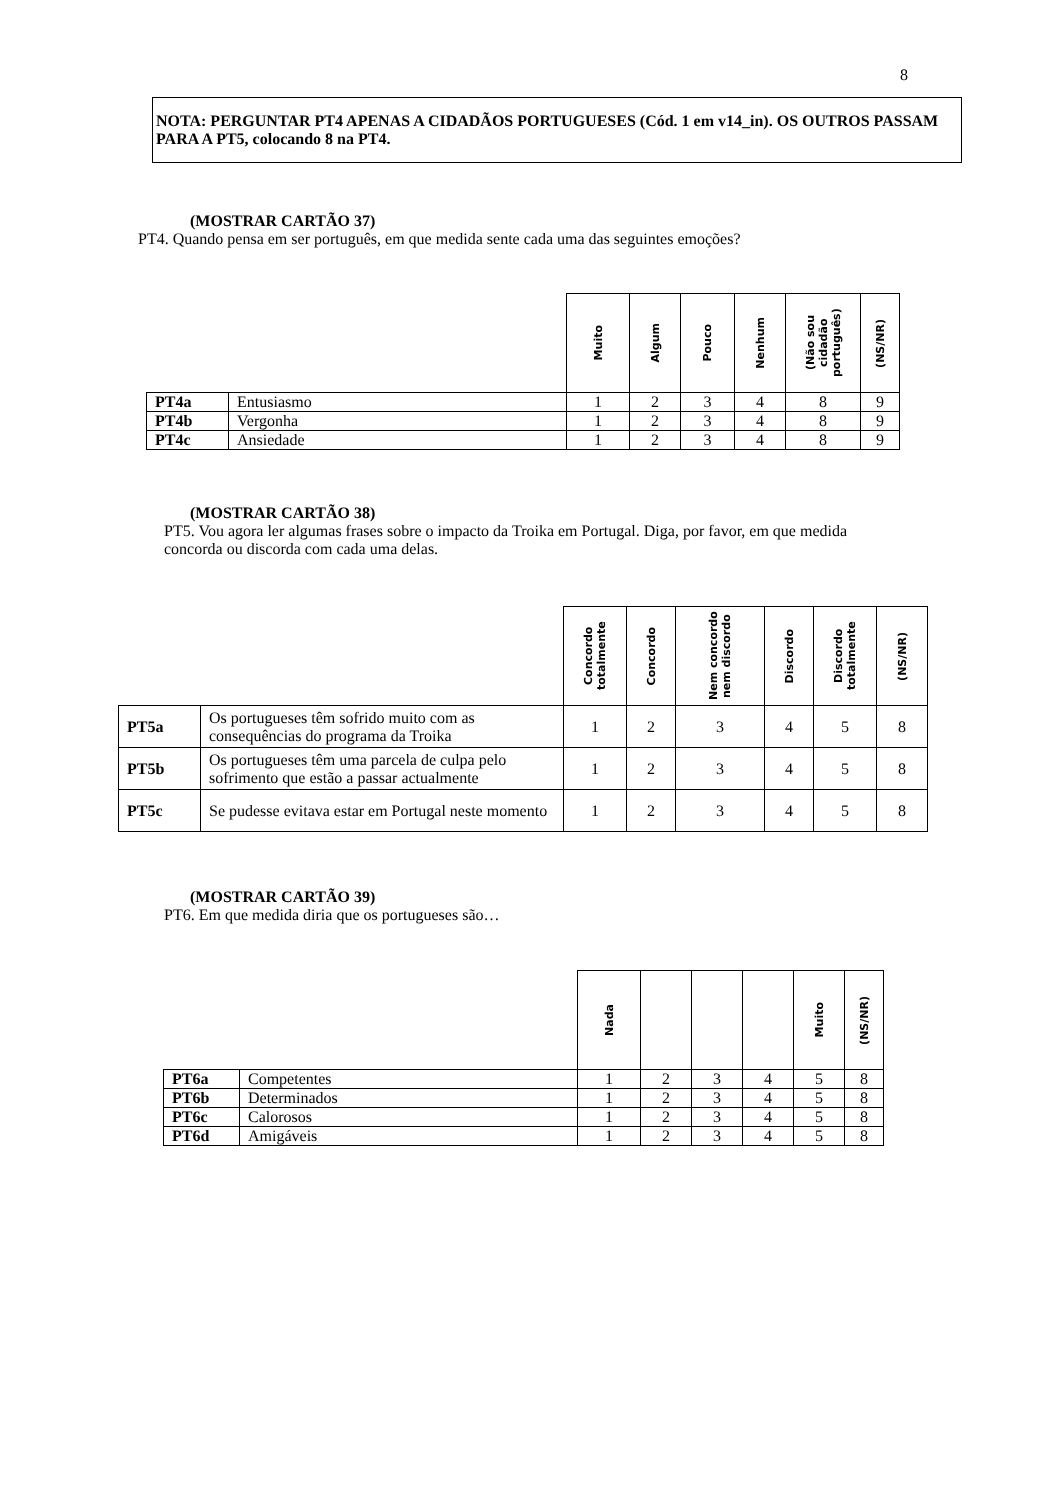8
NOTA: PERGUNTAR PT4 APENAS A CIDADÃOS PORTUGUESES (Cód. 1 em v14_in). OS OUTROS PASSAM PARA A PT5, colocando 8 na PT4.
(MOSTRAR CARTÃO 37)
PT4. Quando pensa em ser português, em que medida sente cada uma das seguintes emoções?
| | | Muito | Algum | Pouco | Nenhum | (Não sou cidadão português) | (NS/NR) |
| --- | --- | --- | --- | --- | --- | --- | --- |
| PT4a | Entusiasmo | 1 | 2 | 3 | 4 | 8 | 9 |
| PT4b | Vergonha | 1 | 2 | 3 | 4 | 8 | 9 |
| PT4c | Ansiedade | 1 | 2 | 3 | 4 | 8 | 9 |
(MOSTRAR CARTÃO 38)
PT5. Vou agora ler algumas frases sobre o impacto da Troika em Portugal. Diga, por favor, em que medida concorda ou discorda com cada uma delas.
| | | Concordo totalmente | Concordo | Nem concordo nem discordo | Discordo | Discordo totalmente | (NS/NR) |
| --- | --- | --- | --- | --- | --- | --- | --- |
| PT5a | Os portugueses têm sofrido muito com as consequências do programa da Troika | 1 | 2 | 3 | 4 | 5 | 8 |
| PT5b | Os portugueses têm uma parcela de culpa pelo sofrimento que estão a passar actualmente | 1 | 2 | 3 | 4 | 5 | 8 |
| PT5c | Se pudesse evitava estar em Portugal neste momento | 1 | 2 | 3 | 4 | 5 | 8 |
(MOSTRAR CARTÃO 39)
PT6. Em que medida diria que os portugueses são…
| | | Nada | | | | Muito | (NS/NR) |
| --- | --- | --- | --- | --- | --- | --- | --- |
| PT6a | Competentes | 1 | 2 | 3 | 4 | 5 | 8 |
| PT6b | Determinados | 1 | 2 | 3 | 4 | 5 | 8 |
| PT6c | Calorosos | 1 | 2 | 3 | 4 | 5 | 8 |
| PT6d | Amigáveis | 1 | 2 | 3 | 4 | 5 | 8 |